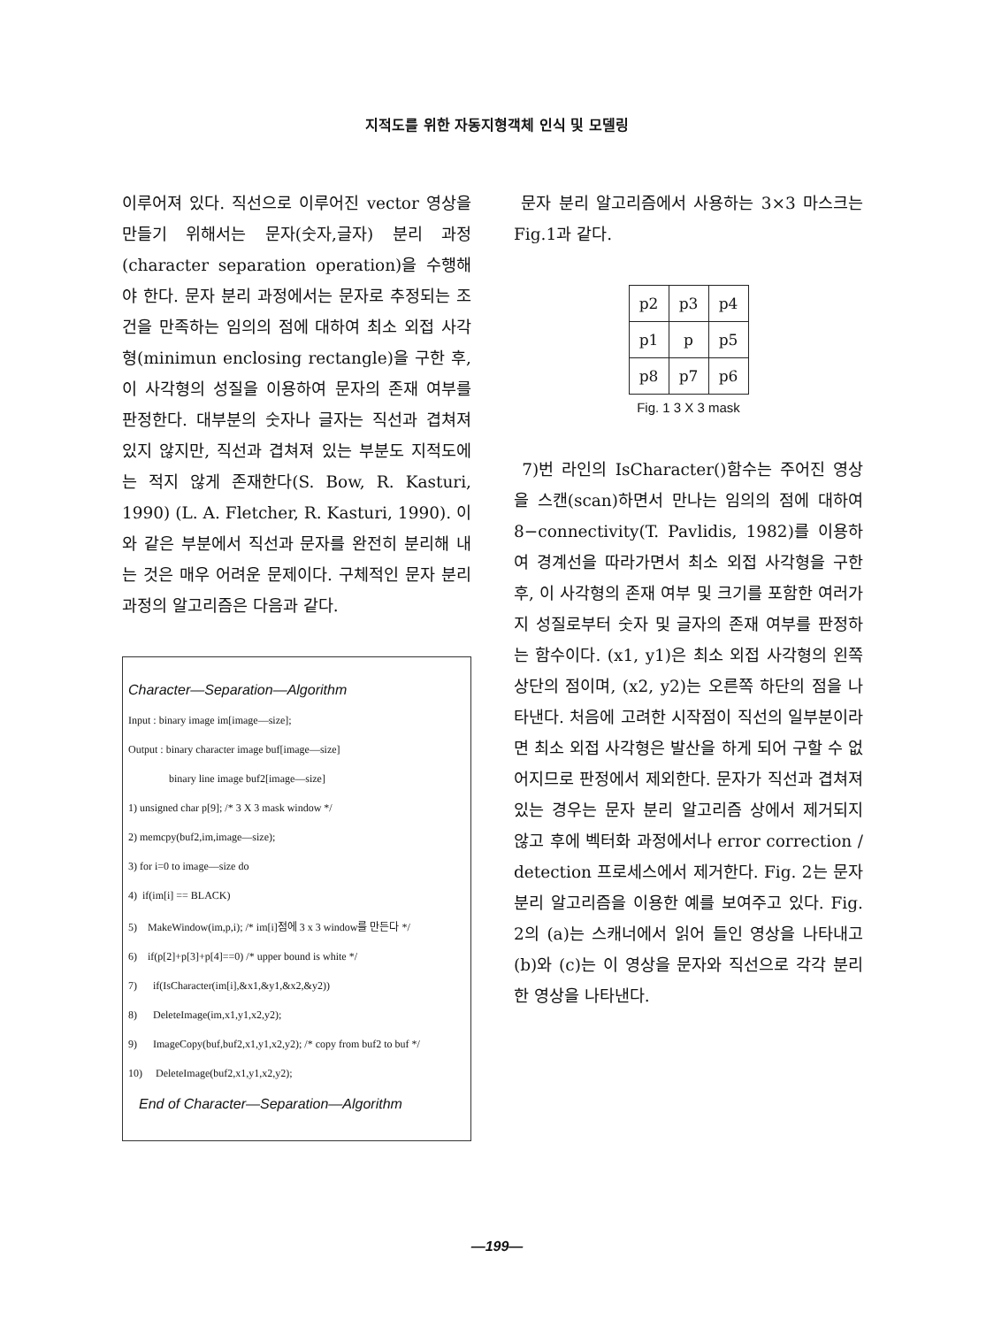지적도를 위한 자동지형객체 인식 및 모델링
이루어져 있다. 직선으로 이루어진 vector 영상을 만들기 위해서는 문자(숫자,글자) 분리 과정(character separation operation)을 수행해야 한다. 문자 분리 과정에서는 문자로 추정되는 조건을 만족하는 임의의 점에 대하여 최소 외접 사각형(minimun enclosing rectangle)을 구한 후, 이 사각형의 성질을 이용하여 문자의 존재 여부를 판정한다. 대부분의 숫자나 글자는 직선과 겹쳐져 있지 않지만, 직선과 겹쳐져 있는 부분도 지적도에는 적지 않게 존재한다(S. Bow, R. Kasturi, 1990) (L. A. Fletcher, R. Kasturi, 1990). 이와 같은 부분에서 직선과 문자를 완전히 분리해 내는 것은 매우 어려운 문제이다. 구체적인 문자 분리 과정의 알고리즘은 다음과 같다.
Character—Separation—Algorithm
Input : binary image im[image—size];
Output : binary character image buf[image—size]
binary line image buf2[image—size]
1) unsigned char p[9]; /* 3 X 3 mask window */
2) memcpy(buf2,im,image—size);
3) for i=0 to image—size do
4) if(im[i] == BLACK)
5) MakeWindow(im,p,i); /* im[i]점에 3 x 3 window를 만든다 */
6) if(p[2]+p[3]+p[4]==0) /* upper bound is white */
7) if(IsCharacter(im[i],&x1,&y1,&x2,&y2))
8) DeleteImage(im,x1,y1,x2,y2);
9) ImageCopy(buf,buf2,x1,y1,x2,y2); /* copy from buf2 to buf */
10) DeleteImage(buf2,x1,y1,x2,y2);
End of Character—Separation—Algorithm
문자 분리 알고리즘에서 사용하는 3×3 마스크는 Fig.1과 같다.
| p2 | p3 | p4 |
| p1 | p | p5 |
| p8 | p7 | p6 |
Fig. 1 3 X 3 mask
7)번 라인의 IsCharacter()함수는 주어진 영상을 스캔(scan)하면서 만나는 임의의 점에 대하여 8−connectivity(T. Pavlidis, 1982)를 이용하여 경계선을 따라가면서 최소 외접 사각형을 구한 후, 이 사각형의 존재 여부 및 크기를 포함한 여러가지 성질로부터 숫자 및 글자의 존재 여부를 판정하는 함수이다. (x1, y1)은 최소 외접 사각형의 왼쪽 상단의 점이며, (x2, y2)는 오른쪽 하단의 점을 나타낸다. 처음에 고려한 시작점이 직선의 일부분이라면 최소 외접 사각형은 발산을 하게 되어 구할 수 없어지므로 판정에서 제외한다. 문자가 직선과 겹쳐져 있는 경우는 문자 분리 알고리즘 상에서 제거되지 않고 후에 벡터화 과정에서나 error correction / detection 프로세스에서 제거한다. Fig. 2는 문자 분리 알고리즘을 이용한 예를 보여주고 있다. Fig. 2의 (a)는 스캐너에서 읽어 들인 영상을 나타내고 (b)와 (c)는 이 영상을 문자와 직선으로 각각 분리한 영상을 나타낸다.
—199—